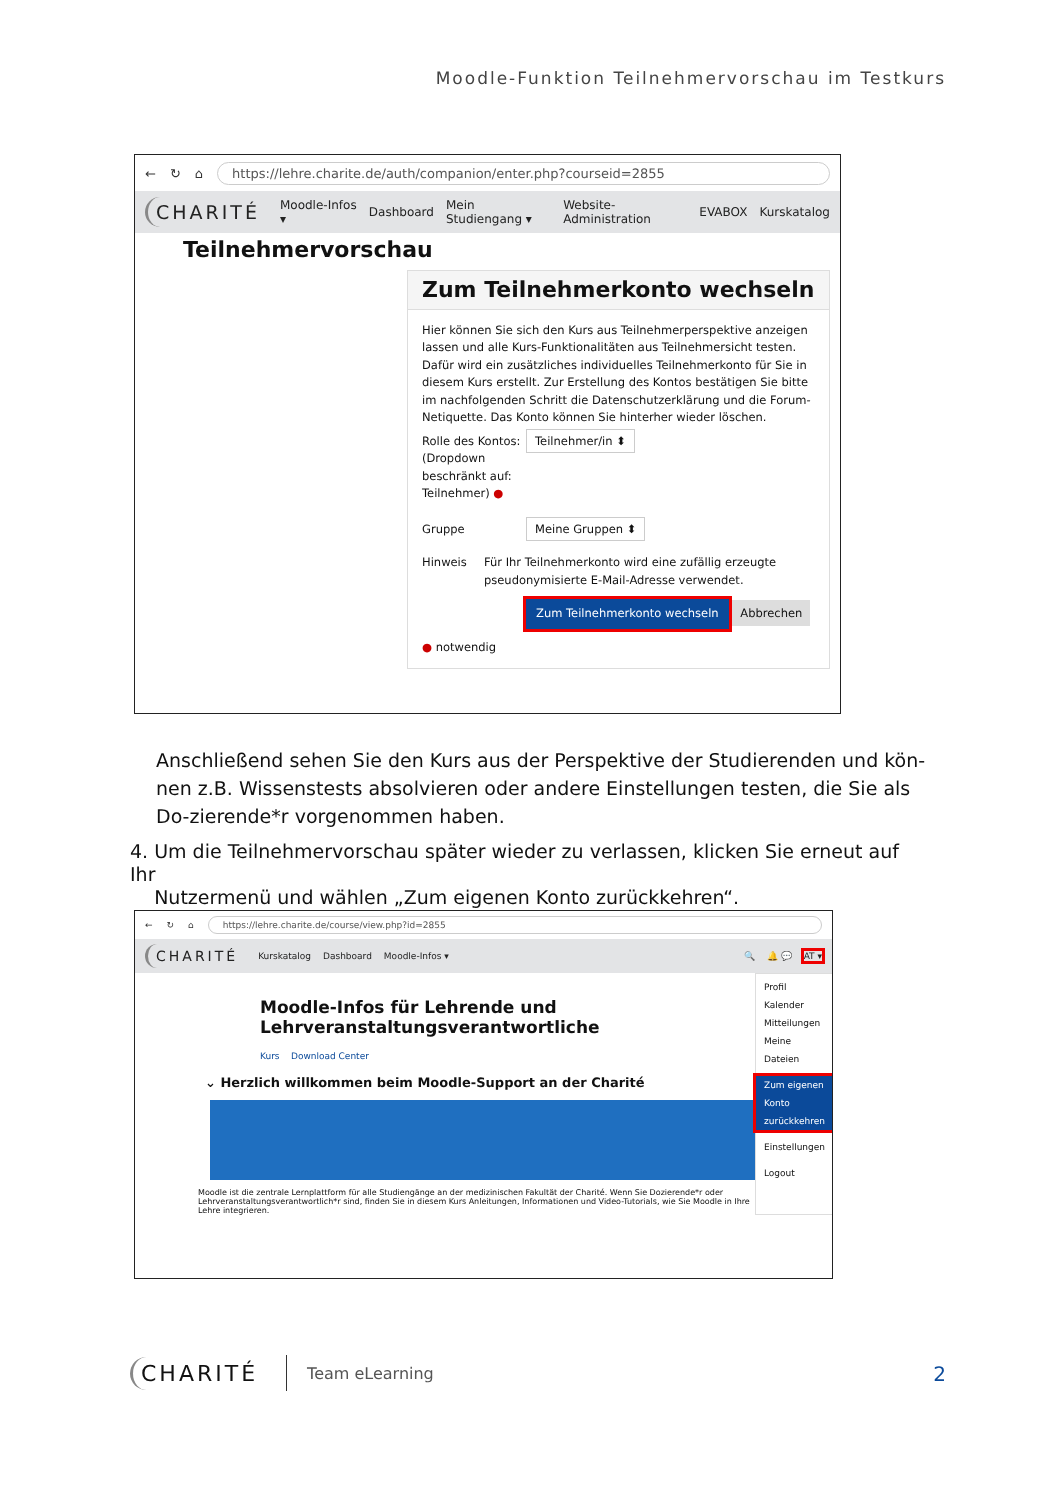Moodle-Funktion Teilnehmervorschau im Testkurs
← ↻ ⌂ https://lehre.charite.de/auth/companion/enter.php?courseid=2855
CHARITÉ Moodle-Infos ▾ Dashboard Mein Studiengang ▾ Website-Administration EVABOX Kurskatalog
Teilnehmervorschau
Zum Teilnehmerkonto wechseln
Hier können Sie sich den Kurs aus Teilnehmerperspektive anzeigen lassen und alle Kurs-Funktionalitäten aus Teilnehmersicht testen. Dafür wird ein zusätzliches individuelles Teilnehmerkonto für Sie in diesem Kurs erstellt. Zur Erstellung des Kontos bestätigen Sie bitte im nachfolgenden Schritt die Datenschutzerklärung und die Forum-Netiquette. Das Konto können Sie hinterher wieder löschen.
Rolle des Kontos: (Dropdown beschränkt auf: Teilnehmer) ●
Teilnehmer/in ⬍
Gruppe
Meine Gruppen ⬍
Hinweis Für Ihr Teilnehmerkonto wird eine zufällig erzeugte pseudonymisierte E-Mail-Adresse verwendet.
Zum Teilnehmerkonto wechseln Abbrechen
● notwendig
Anschließend sehen Sie den Kurs aus der Perspektive der Studierenden und kön-nen z.B. Wissenstests absolvieren oder andere Einstellungen testen, die Sie als Do-zierende*r vorgenommen haben.
4. Um die Teilnehmervorschau später wieder zu verlassen, klicken Sie erneut auf Ihr
Nutzermenü und wählen „Zum eigenen Konto zurückkehren“.
← ↻ ⌂ https://lehre.charite.de/course/view.php?id=2855
CHARITÉ Kurskatalog Dashboard Moodle-Infos ▾ 🔍 🔔 💬 AT ▾
Moodle-Infos für Lehrende und Lehrveranstaltungsverantwortliche
Kurs Download Center
⌄ Herzlich willkommen beim Moodle-Support an der Charité
Moodle ist die zentrale Lernplattform für alle Studiengänge an der medizinischen Fakultät der Charité. Wenn Sie Dozierende*r oder Lehrveranstaltungsverantwortlich*r sind, finden Sie in diesem Kurs Anleitungen, Informationen und Video-Tutorials, wie Sie Moodle in Ihre Lehre integrieren.
Profil
Kalender
Mitteilungen
Meine Dateien
Zum eigenen Konto zurückkehren
Einstellungen
Logout
CHARITÉ Team eLearning 2